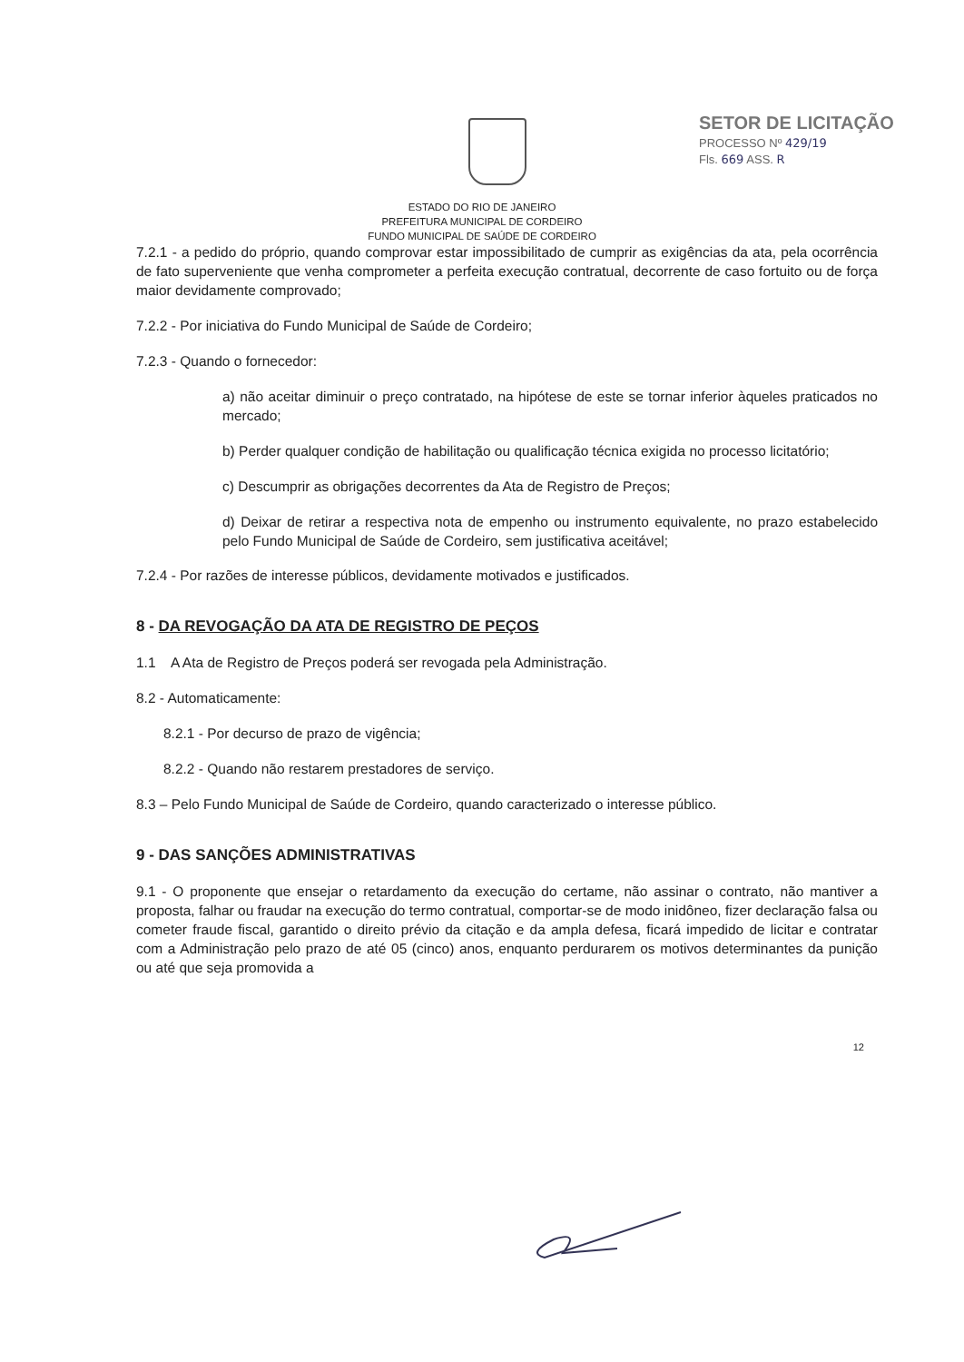SETOR DE LICITAÇÃO
PROCESSO Nº 429/19
Fls. 669 ASS. R
ESTADO DO RIO DE JANEIRO
PREFEITURA MUNICIPAL DE CORDEIRO
FUNDO MUNICIPAL DE SAÚDE DE CORDEIRO
7.2.1 - a pedido do próprio, quando comprovar estar impossibilitado de cumprir as exigências da ata, pela ocorrência de fato superveniente que venha comprometer a perfeita execução contratual, decorrente de caso fortuito ou de força maior devidamente comprovado;
7.2.2 - Por iniciativa do Fundo Municipal de Saúde de Cordeiro;
7.2.3 - Quando o fornecedor:
a) não aceitar diminuir o preço contratado, na hipótese de este se tornar inferior àqueles praticados no mercado;
b) Perder qualquer condição de habilitação ou qualificação técnica exigida no processo licitatório;
c) Descumprir as obrigações decorrentes da Ata de Registro de Preços;
d) Deixar de retirar a respectiva nota de empenho ou instrumento equivalente, no prazo estabelecido pelo Fundo Municipal de Saúde de Cordeiro, sem justificativa aceitável;
7.2.4 - Por razões de interesse públicos, devidamente motivados e justificados.
8 - DA REVOGAÇÃO DA ATA DE REGISTRO DE PEÇOS
1.1 A Ata de Registro de Preços poderá ser revogada pela Administração.
8.2 - Automaticamente:
8.2.1 - Por decurso de prazo de vigência;
8.2.2 - Quando não restarem prestadores de serviço.
8.3 – Pelo Fundo Municipal de Saúde de Cordeiro, quando caracterizado o interesse público.
9 - DAS SANÇÕES ADMINISTRATIVAS
9.1 - O proponente que ensejar o retardamento da execução do certame, não assinar o contrato, não mantiver a proposta, falhar ou fraudar na execução do termo contratual, comportar-se de modo inidôneo, fizer declaração falsa ou cometer fraude fiscal, garantido o direito prévio da citação e da ampla defesa, ficará impedido de licitar e contratar com a Administração pelo prazo de até 05 (cinco) anos, enquanto perdurarem os motivos determinantes da punição ou até que seja promovida a
12